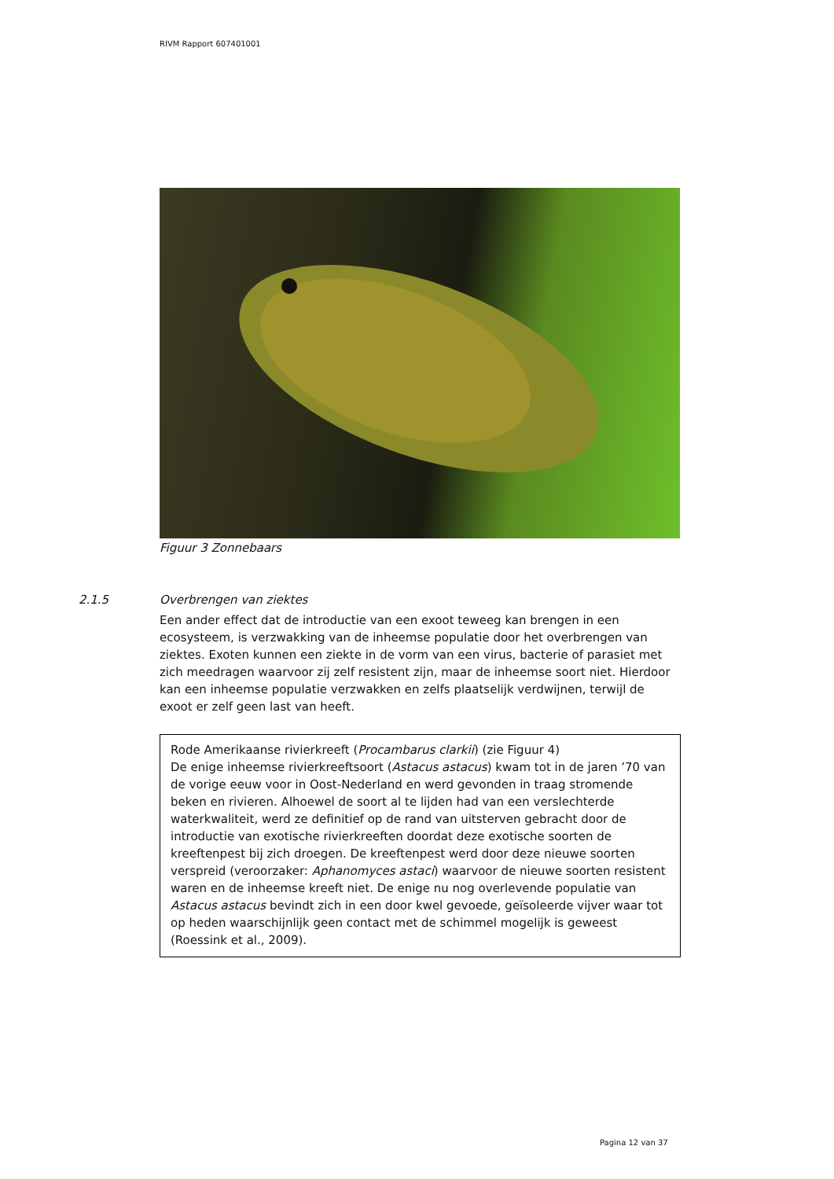RIVM Rapport 607401001
Figuur 3 Zonnebaars
2.1.5 Overbrengen van ziektes
Een ander effect dat de introductie van een exoot teweeg kan brengen in een ecosysteem, is verzwakking van de inheemse populatie door het overbrengen van ziektes. Exoten kunnen een ziekte in de vorm van een virus, bacterie of parasiet met zich meedragen waarvoor zij zelf resistent zijn, maar de inheemse soort niet. Hierdoor kan een inheemse populatie verzwakken en zelfs plaatselijk verdwijnen, terwijl de exoot er zelf geen last van heeft.
Rode Amerikaanse rivierkreeft (Procambarus clarkii) (zie Figuur 4)
De enige inheemse rivierkreeftsoort (Astacus astacus) kwam tot in de jaren ’70 van de vorige eeuw voor in Oost-Nederland en werd gevonden in traag stromende beken en rivieren. Alhoewel de soort al te lijden had van een verslechterde waterkwaliteit, werd ze definitief op de rand van uitsterven gebracht door de introductie van exotische rivierkreeften doordat deze exotische soorten de kreeftenpest bij zich droegen. De kreeftenpest werd door deze nieuwe soorten verspreid (veroorzaker: Aphanomyces astaci) waarvoor de nieuwe soorten resistent waren en de inheemse kreeft niet. De enige nu nog overlevende populatie van Astacus astacus bevindt zich in een door kwel gevoede, geïsoleerde vijver waar tot op heden waarschijnlijk geen contact met de schimmel mogelijk is geweest (Roessink et al., 2009).
Pagina 12 van 37